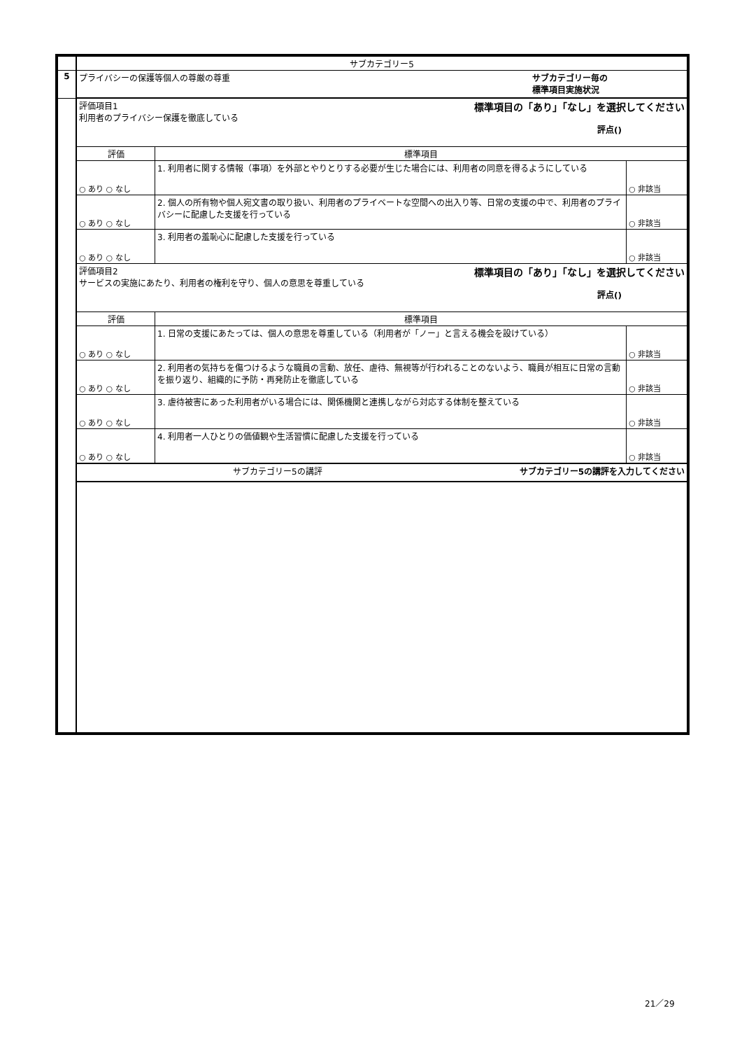| | サブカテゴリー5 | | |
| 5 | サブカテゴリー毎の 標準項目実施状況 プライバシーの保護等個人の尊厳の尊重 | | |
| | 標準項目の「あり」「なし」を選択してください 評価項目1 利用者のプライバシー保護を徹底している 評点() | | |
| | 評価 | 標準項目 | |
| | ○ あり ○ なし | 1. 利用者に関する情報（事項）を外部とやりとりする必要が生じた場合には、利用者の同意を得るようにしている | ○ 非該当 |
| | ○ あり ○ なし | 2. 個人の所有物や個人宛文書の取り扱い、利用者のプライベートな空間への出入り等、日常の支援の中で、利用者のプライバシーに配慮した支援を行っている | ○ 非該当 |
| | ○ あり ○ なし | 3. 利用者の羞恥心に配慮した支援を行っている | ○ 非該当 |
| | 標準項目の「あり」「なし」を選択してください 評価項目2 サービスの実施にあたり、利用者の権利を守り、個人の意思を尊重している 評点() | | |
| | 評価 | 標準項目 | |
| | ○ あり ○ なし | 1. 日常の支援にあたっては、個人の意思を尊重している（利用者が「ノー」と言える機会を設けている） | ○ 非該当 |
| | ○ あり ○ なし | 2. 利用者の気持ちを傷つけるような職員の言動、放任、虐待、無視等が行われることのないよう、職員が相互に日常の言動を振り返り、組織的に予防・再発防止を徹底している | ○ 非該当 |
| | ○ あり ○ なし | 3. 虐待被害にあった利用者がいる場合には、関係機関と連携しながら対応する体制を整えている | ○ 非該当 |
| | ○ あり ○ なし | 4. 利用者一人ひとりの価値観や生活習慣に配慮した支援を行っている | ○ 非該当 |
| | サブカテゴリー5の講評を入力してください サブカテゴリー5の講評 | | |
21／29